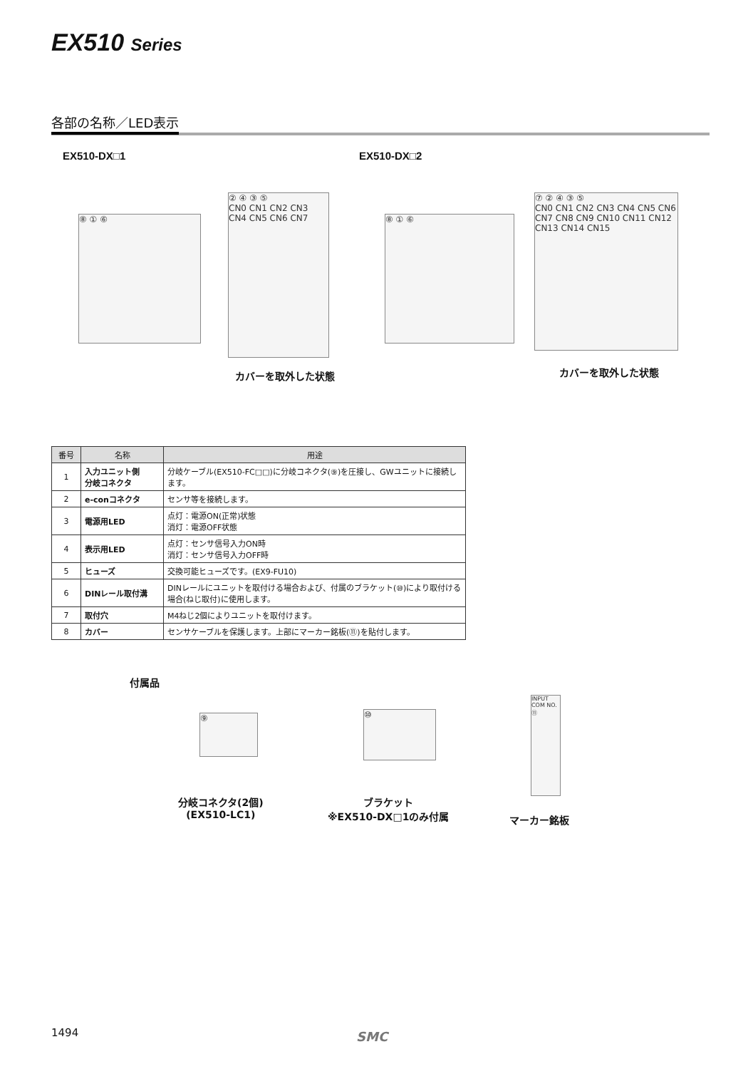EX510 Series
各部の名称／LED表示
EX510-DX□1 EX510-DX□2
⑧ ① ⑥
② ④ ③ ⑤
CN0 CN1 CN2 CN3 CN4 CN5 CN6 CN7
⑧ ① ⑥
⑦ ② ④ ③ ⑤
CN0 CN1 CN2 CN3 CN4 CN5 CN6 CN7 CN8 CN9 CN10 CN11 CN12 CN13 CN14 CN15
カバーを取外した状態 カバーを取外した状態
| 番号 | 名称 | 用途 |
| --- | --- | --- |
| 1 | 入力ユニット側 分岐コネクタ | 分岐ケーブル(EX510-FC□□)に分岐コネクタ(⑨)を圧接し、GWユニットに接続します。 |
| 2 | e-conコネクタ | センサ等を接続します。 |
| 3 | 電源用LED | 点灯：電源ON(正常)状態 消灯：電源OFF状態 |
| 4 | 表示用LED | 点灯：センサ信号入力ON時 消灯：センサ信号入力OFF時 |
| 5 | ヒューズ | 交換可能ヒューズです。(EX9-FU10) |
| 6 | DINレール取付溝 | DINレールにユニットを取付ける場合および、付属のブラケット(⑩)により取付ける場合(ねじ取付)に使用します。 |
| 7 | 取付穴 | M4ねじ2個によりユニットを取付けます。 |
| 8 | カバー | センサケーブルを保護します。上部にマーカー銘板(⑪)を貼付します。 |
付属品
⑨ ⑩
INPUT
COM NO. ⑪
分岐コネクタ(2個)
(EX510-LC1)
ブラケット
※EX510-DX□1のみ付属
マーカー銘板
1494 SMC